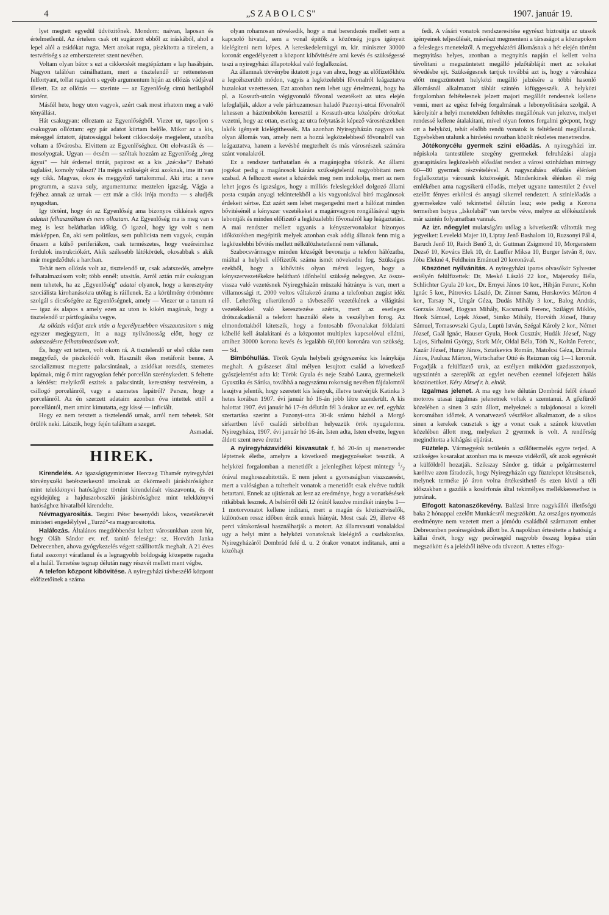4 „S Z A B O L C S" 1907. január 19.
lyet megtett egyedül üdvözitőnek. Mondom: naivan, laposan és értelmetlenül. Az értelem csak ott sugárzott ebből az iráskából, ahol a lepel alól a zsidókat rugta. Mert azokat rugta, piszkitotta a türelem, a testvériség s az emberszeretet szent nevében.
Voltam olyan bátor s ezt a cikkecskét megtépáztam e lap hasábjain. Nagyon találóan csinálhattam, mert a tisztelendő ur rettenetesen felfortyant, tollat ragadott s egyéb argumentum hiján az ollózás vádjával illetett. Ez az ollózás — szerinte — az Egyenlőség cimü hetilapból történt.
Másfél hete, hogy uton vagyok, azért csak most irhatom meg a való tényállást.
Hát csakugyan: olloztam az Egyenlőségből. Viezer ur, tapsoljon s csakugyan ollóztam: egy pár adatot kiirtam belőle. Mikor az a kis, méreggel áztatott, ájtatossággal bekent cikkecskéje megjelent, utazóba voltam a fővárosba. Elvittem az Egyenlőséghez. Ott elolvasták és — mosolyogtak. Ugyan — öcsém — szóltak hozzám az Egyenlőség „öreg ágyui" — hát érdemel tintát, papirost ez a kis „izécske"? Beható taglalást, komoly választ? Ha mégis szükségét érzi azoknak, ime itt van egy cikk. Magvas, okos és meggyőző tartalommal. Aki irta: a neve programm, a szava suly, argumentuma: meztelen igazság. Vágja a fejéhez annak az urnak — ezt már a cikk irója mondta — s aludjék nyugodtan.
Igy történt, hogy én az Egyenlőség ama bizonyos cikkének egyes adatait felhasználtam és nem olloztam. Az Egyenlőség ma is meg van s meg is lesz beláthatlan időkig. Ő igazol, hogy igy volt s nem másképpen. Én, aki sem politikus, sem publicista nem vagyok, csupán őrszem a külső periferiákon, csak természetes, hogy vezéreimhez fordulok instrukciókért. Akik szélesebb látókörüek, okosabbak s akik már megedződtek a harcban.
Tehát nem ollózás volt az, tisztelendő ur, csak adatszedés, amelyre felhatalmazásom volt; több ennél: utasitás. Arról aztán már csakugyan nem tehetek, ha az „Egyenlőség" adatai olyanok, hogy a keresztyény szociálista kirohanásokra utólag is ráillenek. Ez a körülmény örömömre szolgál s dicsőségére az Egyenlőségnek, amely — Viezer ur a tanum rá — igaz és alapos s amely ezen az uton is kikéri magának, hogy a tisztelendő ur pártfogásába vegye.
Az ollózás vádjat ezek után a legerélyesebben visszautasitom s mig egyszer megjegyzem, itt a nagy nyilvánosság előtt, hogy az adatszedésre felhatalmazásom volt.
És, hogy ezt tettem, volt okom rá. A tisztelendő ur első cikke nem meggyőző, de piszkolódó volt. Használt ékes metáforát benne. A szocializmust megtette palacsintának, a zsidókat rozsdás, szemetes lapátnak, mig ő mint ragyogóan fehér porcellán szerénykedett. S feltette a kérdést: melyikről eszitek a palacsintát, keresztény testvéreim, a csillogó porcelánról, vagy a szemetes lapátról? Persze, hogy a porcelánról. Az én szerzett adataim azonban óva intettek ettől a porcellántól, mert amint kimutatta, egy kissé — inficiált.
Hogy ez nem tetszett a tisztelendő urnak, arról nem tehetek. Söt örülök neki. Látszik, hogy fején találtam a szeget.
Asmadai.
HIREK.
Kirendelés. Az igazságügyminister Herczeg Tihamér nyiregyházi törvényszéki betétszerkesztő irnoknak az ökörmezői járásbirósághoz mint telekkönyvi hatósághoz történt kirendelését visszavonta, és öt egyidejüleg a hajduszoboszlói járásbirósághoz mint telekkönyvi hatósághoz hivatalból kirendelte.
Névmagyarositás. Tergini Péter besenyődi lakos, vezetéknevét ministeri engedélylyel „Turzó"-ra magyarositotta.
Halálozás. Általános megdöbbenést keltett városunkban azon hir, hogy Oláh Sándor ev. ref. tanitó felesége: sz. Horváth Janka Debrecenben, ahova gyógykezelés végett szállitották meghalt. A 21 éves fiatal asszonyt váratlanul és a legnagyobb boldogság közepette ragadta el a halál. Temetése tegnap délután nagy részvét mellett ment végbe.
A telefon központ kibövitése. A nyiregyházi távbeszélő központ előfizetőinek a száma
olyan rohamosan növekedik, hogy a mai berendezés mellett sem a kapcsoló hivatal, sem a vonal épitők a közönség jogos igényeit kielégiteni nem képes. A kereskedelemügyi m. kir. miniszter 30000 koronát engedélyezett a központ kibővitésére ami kevés és szükségessé teszi a nyiregyházi állapotokkal való foglalkozást.
Az államnak törvénybe iktatott joga van ahoz, hogy az előfizetőkhöz a legcélszerübb módon, vagyis a legközelebbi fővonalról leágaztatva huzalokat vezettessen. Ezt azonban nem lehet ugy értelmezni, hogy ha pl. a Kossuth-utcán végigvonuló fővonal vezetékeit az utca elején lefoglalják, akkor a vele párhuzamosan haladó Pazonyi-utcai fővonalról lehessen a háztömbökön keresztül a Kossuth-utca középére drótokat vezetni, hogy az ottan, esetleg az utca folytatását képező városrészekben lakók igényeit kielégithessék. Ma azonban Nyiregyházán nagyon sok olyan állomás van, amely nem a hozzá legközelebbeső fővonalról van leágaztatva, hanem a kevésbé megterhelt és más városrészek számára szánt vonalakról.
Ez a rendszer tarthatatlan és a magánjogba ütközik. Az állami jogokat pedig a magánosok kárára szükségtelenül nagyobbitani nem szabad. A felhozott esetet a közérdek meg nem indokolja, mert az nem lehet jogos és igazságos, hogy a milliós feleslegekkel dolgozó állami posta csupán anyagi tekintetekből a kis vagyonkával biró magánosok érdekeit sértse. Ezt azért sem lehet megengedni mert a hálózat minden bővitésénél a kényszer vezetékeket a magánvagyon rongálásával ugyis lebontják és minden előfizető a legközelebbi fővonalról kap leágaztatást. A mai rendszer mellett ugyanis a kényszervonalakat bizonyos időközökben megépitik melyek azonban csak addig állanak fenn mig a legközelebbi bővités mellett nélkülözhetetlenné nem vállanak.
Szabocsvármegye minden községét bevonatja a telefon hálózatba, miáltal a helybeli előfizetők száma ismét növekedni fog. Szükséges ezekből, hogy a kibővités olyan mérvü legyen, hogy a kényszervezetékekre belátható időnbelül szükség nelegyen. Az össze-vissza való vezetésnek Nyiregyházán müszaki hátránya is van, mert a villamossági rt. 2000 voltos váltakozó árama a telefonban zugást idéz elő. Lehetőleg elkerülendő a távbeszélő vezetékének a világitási vezetékekkel való keresztezése azértis, mert az esetleges drótszakadásnál a telefont használó élete is veszélyben forog. Az elmondottakból kitetszik, hogy a fontosabb fővonalakat földalatti kábellé kell átalakitani és a központot multiplex kapcsolóval ellátni, amihez 30000 korona kevés és legalább 60,000 koronára van szükség. — Sd.
Bimbóhullás. Török Gyula helybeli gyógyszerész kis leánykája meghalt. A gyászeset által mélyen lesujtott család a következő gyászjelentést adta ki: Török Gyula és neje Szabó Laura, gyermekeik Gyuszika és Sárika, továbbá a nagyszámu rokonság nevében fájdalomtól lesujtva jelentik, hogy szeretett kis leányuk, illetve testvérjük Katinka 3 hetes korában 1907. évi január hó 16-án jobb létre szenderült. A kis halottat 1907. évi január hó 17-én délután fél 3 órakor az ev. ref. egyház szertartása szerint a Pazonyi-utca 30-ik számu házból a Morgó sirkertben lévő családi sirboltban helyezzük örök nyugalomra. Nyiregyháza, 1907. évi január hó 16-án. Isten adta, Isten elvette, legyen áldott szent neve érette!
A nyiregyházavidéki kisvasutak f. hó 20-án uj menetrendet léptetnek életbe, amelyre a következő megjegyzéseket tesszük. A helyközi forgalomban a menetidőt a jelenlegihez képest mintegy 1/2 órával meghosszabitották. E nem jelent a gyorsaságban viszszaesést, mert a valóságban a tulterhelt vonatok a menetidőt csak elvétve tudták betartani. Ennek az ujitásnak az lesz az eredménye, hogy a vonatkésések ritkábbak lesznek. A beltérről déli 12 órától kezdve mindkét irányba 1—1 motorvonatot kellene inditani, mert a magán és köztisztviselők, különösen rossz időben érzik ennek hiányát. Most csak 29, illetve 48 perci várakozással használhatják a motort. Az államvasuti vonalakkal ugy a helyi mint a helyközi vonatoknak kielégitő a csatlakozása. Nyiregyházáról Dombrád felé d. u. 2 órakor vonatot inditanak, ami a közóhajt
fedi. A vásári vonatok rendszeresitése egyrészt biztositja az utasok igényeinek teljesülését, másrészt megmenteni a társaságot a köznapokon a felesleges menetektől. A megyeháztéri állomásnak a hét elején történt megnyitása helyes, azonban a megnyitás napján el kellett volna távolitani a megszüntetett megálló jelzőtábláját mert az sokakat tévedésbe ejt. Szükségesnek tartjuk továbbá azt is, hogy a városháza előtt megszüntetett helyközi megálló jelzésére a többi hasonló állomásnál alkalmazott táblát szintén kifüggesszék. A helyközi forgalomban feltételesnek jelzett majori megállót rendesnek kellene venni, mert az egész felvég forgalmának a lebonyolitására szolgál. A károlyitér a helyi menetekben feltételes megállónak van jelezve, melyet rendessé kellene átalakitani, mivel olyan fontos forgalmi gócpont, hogy ott a helyközi, tehát elsőbb rendü vonatok is feltétlenül megállanak. Egyebekben utalunk a hirdetési rovatban közölt részletes menetrendre.
Jótékonycélu gyermek szini előadás. A nyiregyházi izr. népiskola tantestülete szegény gyermekek felruházási alapja gyarapitására legközelebb előadást rendez a városi szinházban mintegy 60—80 gyermek részvételével. A nagyszabásu előadás élénken foglalkoztatja városunk közönségét. Mindenkinek élénken él még emlékében ama nagysikerü előadás, melyet ugyane tantestület 2 évvel ezelőtt fényes erkölcsi és anyagi sikerrel rendezett. A szinielőadás a gyermekekre való tekintettel délután lesz; este pedig a Korona termeiben batyus „Iskolabál" van tervbe véve, melyre az előkészületek már szintén folyamatban vannak.
Az izr. nőegylet mulatságára utólag a következők váltották meg jegyeiket: Leveleki Majer 10, Liptay Jenő Bashalom 10, Ruzsonyi Pál 4, Baruch Jenő 10, Reich Benő 3, dr. Guttman Zsigmond 10, Morgenstern Dezső 10, Kovács Elek 10, dr. Lauffer Miksa 10, Burger István 8, özv. Jóba Elekné 4, Feldheim Emánuel 20 koronával.
Köszönet nyilvánitás. A nyiregyházi iparos olvasókör Sylvester estélyén felülfizettek: Dr. Meskó László 22 kor., Majerszky Béla, Schlichter Gyula 20 kor., Dr. Ernyei János 10 kor., Hibján Ferenc, Kohn Ignác 5 kor., Pátrovics László, Dr. Zinner Samu, Herskovics Márton 4 kor., Tarsay N., Ungár Géza, Dudás Mihály 3 kor., Balog András, Gorzsás József, Hogyan Mihály, Kacsmarik Ferenc, Szilágyi Miklós, Hook Sámuel, Lojek József, Simko Mihály, Horváth József, Huray Sámuel, Tomasovszki Gyula, Luptü István, Szégal Károly 2 kor., Német József, Gaál Ignác, Hauser Gyula, Hook Gusztáv, Hudák József, Nagy Lajos, Sirhalmi György, Stark Mór, Oldal Béla, Tóth N., Koltán Ferenc, Kazár József, Huray János, Sztatkevics Román, Matolcsi Géza, Drimala János, Paulusz Márton, Wirtschafter Ottó és Reizman cég 1—1 koronát. Fogadják a felülfizető urak, az estélyen müködött gazdasszonyok, ugyszintén a szereplők az egylet nevében ezennel kifejezett hálás köszönetüket. Kéry József r. b. elnök.
Izgalmas jelenet. A ma egy hete délután Dombrád felől érkező motoros utasai izgalmas jelenetnek voltak a szemtanui. A gőzfürdő közelében a sinen 3 szán állott, melyeknek a tulajdonosai a közeli korcsmában időztek. A vonatvezető vészféket alkalmazott, de a sikos sinen a kerekek csusztak s igy a vonat csak a szánok közvetlen közelében állott meg, melyeken 2 gyermek is volt. A rendőrség megindította a kihágási eljárást.
Füztelep. Vármegyénk területén a szőlőtermelés egyre terjed. A szükséges kosarakat azonban ma is messze vidékről, sőt azok egyrészét a külföldről hozatják. Szikszay Sándor g. titkár a polgármesterrel karöltve azon fáradozik, hogy Nyiregyházán egy füztelepet létesitsenek, melynek terméke jó áron volna értékesithető és ezen kivül a téli időszakban a gazdák a kosárfonás által tekintélyes mellékkeresethez is jutnának.
Elfogott katonaszökevény. Balázsi Imre nagykállói illetőségü baka 2 hónappal ezelőtt Munkácsról megszökött. Az országos nyomozás eredményre nem vezetett mert a jómódu családból származott ember Debrecenben pecérsegédnek állott be. A napokban értesitette a hatóság a kállai őrsöt, hogy egy pecérsegéd nagyobb összeg lopása után megszökött és a jelekből itélve oda távozott. A tettes elfoga-